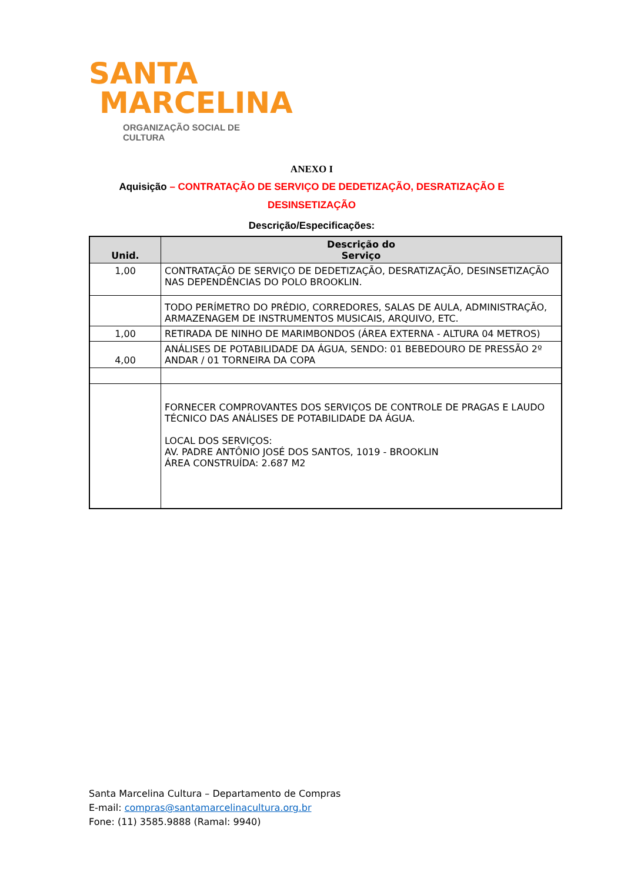SANTA
MARCELINA
ORGANIZAÇÃO SOCIAL DE CULTURA
ANEXO I
Aquisição – CONTRATAÇÃO DE SERVIÇO DE DEDETIZAÇÃO, DESRATIZAÇÃO E DESINSETIZAÇÃO
Descrição/Especificações:
| Unid. | Descrição do Serviço |
| --- | --- |
| 1,00 | CONTRATAÇÃO DE SERVIÇO DE DEDETIZAÇÃO, DESRATIZAÇÃO, DESINSETIZAÇÃO NAS DEPENDÊNCIAS DO POLO BROOKLIN. |
| | TODO PERÍMETRO DO PRÉDIO, CORREDORES, SALAS DE AULA, ADMINISTRAÇÃO, ARMAZENAGEM DE INSTRUMENTOS MUSICAIS, ARQUIVO, ETC. |
| 1,00 | RETIRADA DE NINHO DE MARIMBONDOS (ÁREA EXTERNA - ALTURA 04 METROS) |
| 4,00 | ANÁLISES DE POTABILIDADE DA ÁGUA, SENDO: 01 BEBEDOURO DE PRESSÃO 2º ANDAR / 01 TORNEIRA DA COPA |
| | FORNECER COMPROVANTES DOS SERVIÇOS DE CONTROLE DE PRAGAS E LAUDO TÉCNICO DAS ANÁLISES DE POTABILIDADE DA ÁGUA. LOCAL DOS SERVIÇOS: AV. PADRE ANTÔNIO JOSÉ DOS SANTOS, 1019 - BROOKLIN ÁREA CONSTRUÍDA: 2.687 M2 |
Santa Marcelina Cultura – Departamento de Compras
E-mail: compras@santamarcelinacultura.org.br
Fone: (11) 3585.9888 (Ramal: 9940)